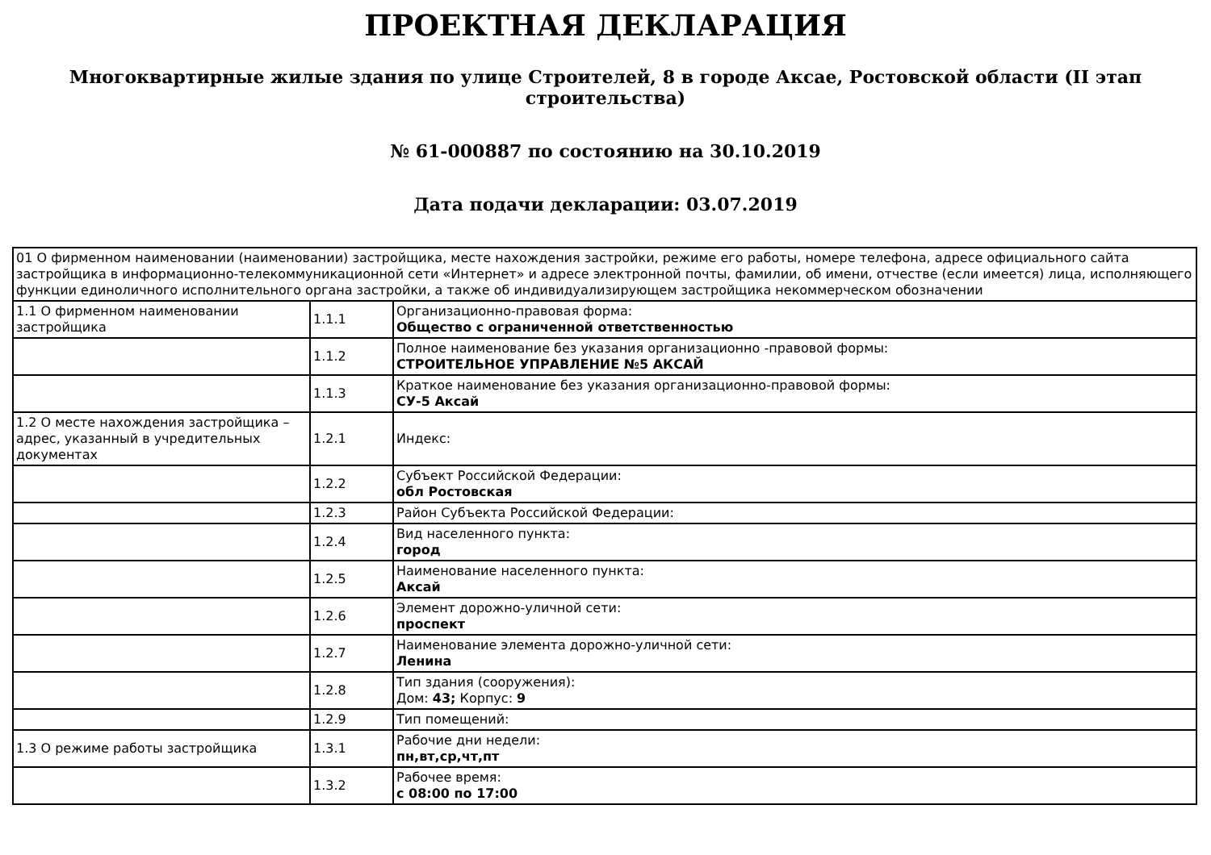ПРОЕКТНАЯ ДЕКЛАРАЦИЯ
Многоквартирные жилые здания по улице Строителей, 8 в городе Аксае, Ростовской области (II этап строительства)
№ 61-000887 по состоянию на 30.10.2019
Дата подачи декларации: 03.07.2019
| 01 О фирменном наименовании (наименовании) застройщика, месте нахождения застройки, режиме его работы, номере телефона, адресе официального сайта застройщика в информационно-телекоммуникационной сети «Интернет» и адресе электронной почты, фамилии, об имени, отчестве (если имеется) лица, исполняющего функции единоличного исполнительного органа застройки, а также об индивидуализирующем застройщика некоммерческом обозначении | | |
| 1.1 О фирменном наименовании застройщика | 1.1.1 | Организационно-правовая форма: Общество с ограниченной ответственностью |
| | 1.1.2 | Полное наименование без указания организационно -правовой формы: СТРОИТЕЛЬНОЕ УПРАВЛЕНИЕ №5 АКСАЙ |
| | 1.1.3 | Краткое наименование без указания организационно-правовой формы: СУ-5 Аксай |
| 1.2 О месте нахождения застройщика – адрес, указанный в учредительных документах | 1.2.1 | Индекс: |
| | 1.2.2 | Субъект Российской Федерации: обл Ростовская |
| | 1.2.3 | Район Субъекта Российской Федерации: |
| | 1.2.4 | Вид населенного пункта: город |
| | 1.2.5 | Наименование населенного пункта: Аксай |
| | 1.2.6 | Элемент дорожно-уличной сети: проспект |
| | 1.2.7 | Наименование элемента дорожно-уличной сети: Ленина |
| | 1.2.8 | Тип здания (сооружения): Дом: 43; Корпус: 9 |
| | 1.2.9 | Тип помещений: |
| 1.3 О режиме работы застройщика | 1.3.1 | Рабочие дни недели: пн,вт,ср,чт,пт |
| | 1.3.2 | Рабочее время: с 08:00 по 17:00 |